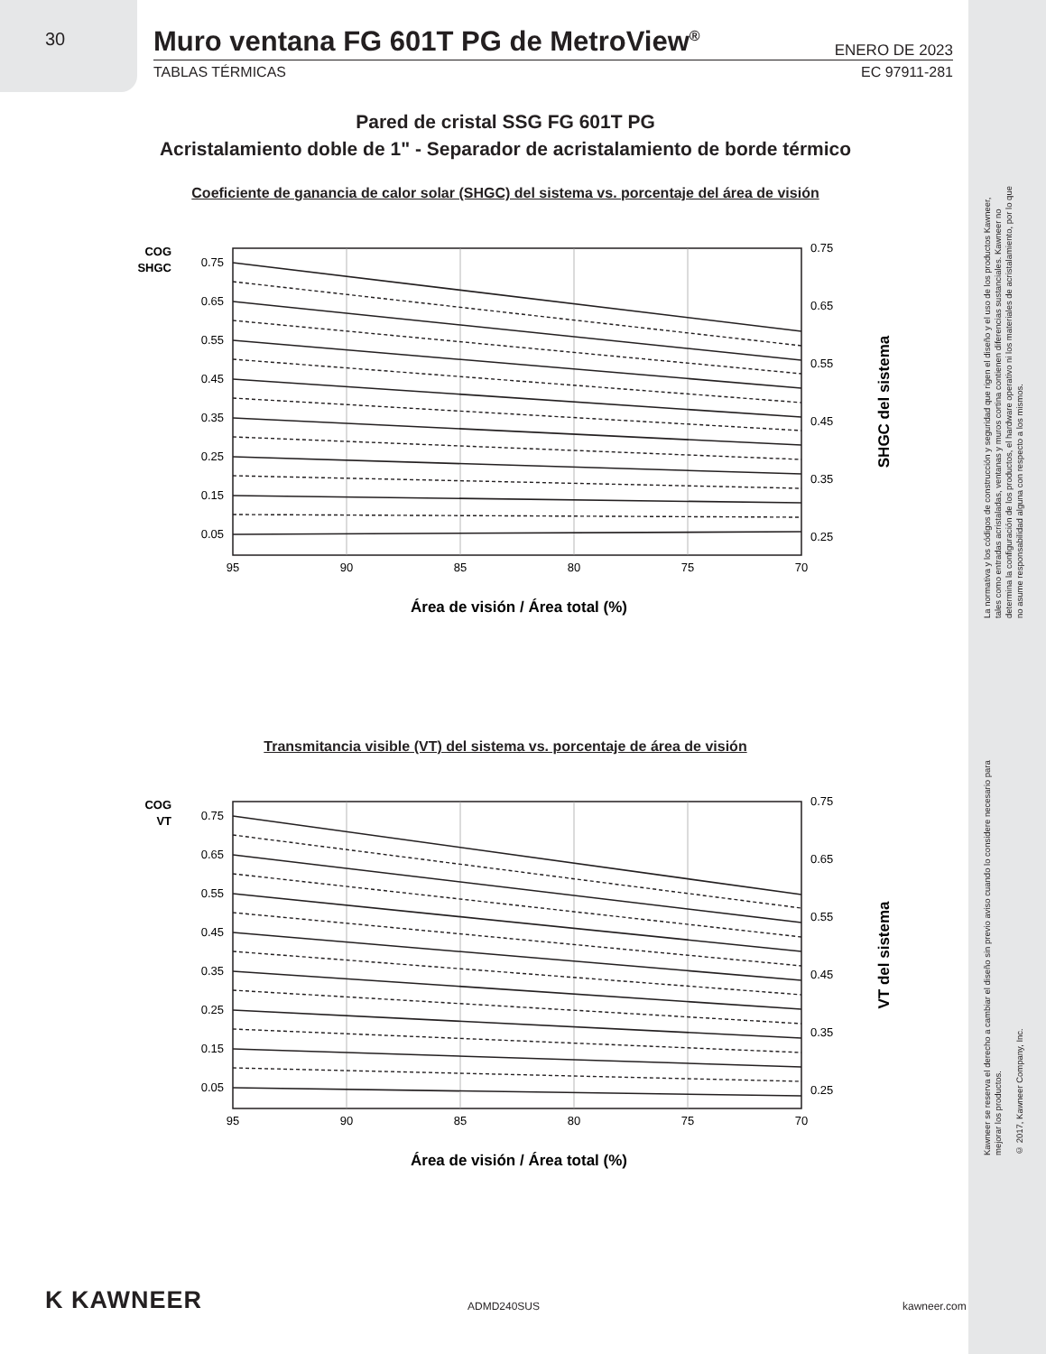30
Muro ventana FG 601T PG de MetroView<sup>®</sup>
ENERO DE 2023
TABLAS TÉRMICAS EC 97911-281
Pared de cristal SSG FG 601T PG
Acristalamiento doble de 1" - Separador de acristalamiento de borde térmico
Coeficiente de ganancia de calor solar (SHGC) del sistema vs. porcentaje del área de visión
COG
SHGC
0.75
0.65
0.55
0.45
0.35
0.25
0.15
0.05
0.75
0.65
0.55
0.45
0.35
0.25
95
90
85
80
75
70
Área de visión / Área total (%)
SHGC del sistema
Transmitancia visible (VT) del sistema vs. porcentaje de área de visión
COG
VT
0.75
0.65
0.55
0.45
0.35
0.25
0.15
0.05
0.75
0.65
0.55
0.45
0.35
0.25
95
90
85
80
75
70
Área de visión / Área total (%)
VT del sistema
La normativa y los códigos de construcción y seguridad que rigen el diseño y el uso de los productos Kawneer, tales como entradas acristaladas, ventanas y muros cortina contienen diferencias sustanciales. Kawneer no determina la configuración de los productos, el hardware operativo ni los materiales de acristalamiento, por lo que no asume responsabilidad alguna con respecto a los mismos.
Kawneer se reserva el derecho a cambiar el diseño sin previo aviso cuando lo considere necesario para mejorar los productos.
© 2017, Kawneer Company, Inc.
K KAWNEER ADMD240SUS kawneer.com